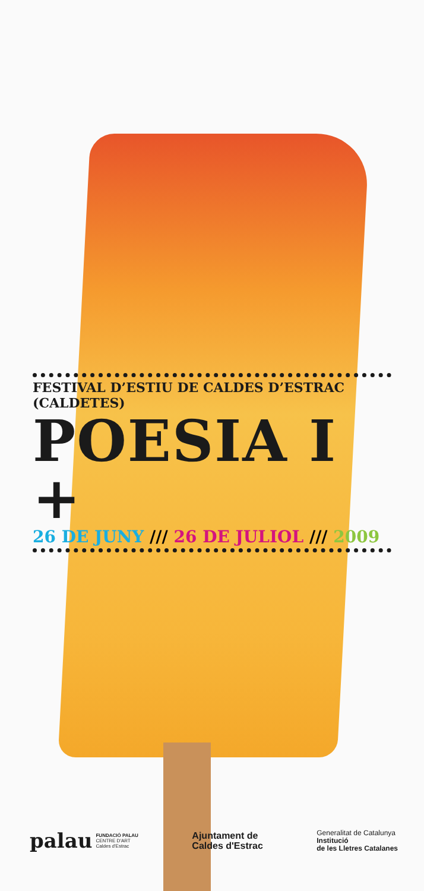FESTIVAL D’ESTIU DE CALDES D’ESTRAC (CALDETES)
POESIA I +
26 DE JUNY /// 26 DE JULIOL /// 2009
palau FUNDACIÓ PALAU
CENTRE D'ART
Caldes d'Estrac
Ajuntament de
Caldes d'Estrac
Generalitat de Catalunya
Institució
de les Lletres Catalanes